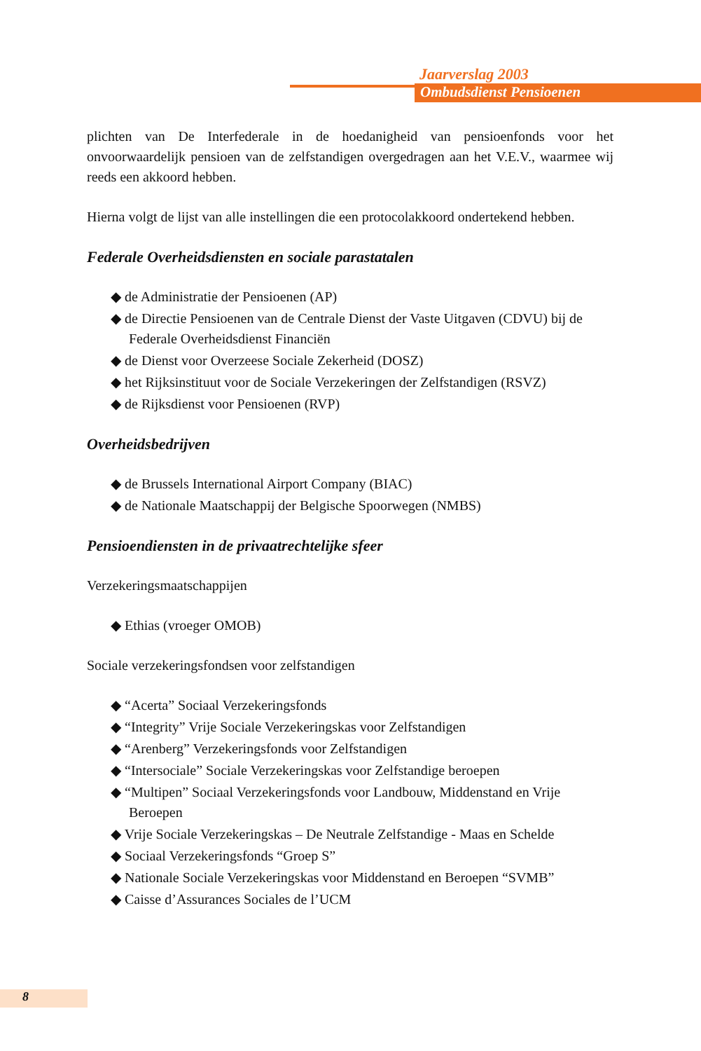Jaarverslag 2003
Ombudsdienst Pensioenen
plichten van De Interfederale in de hoedanigheid van pensioenfonds voor het onvoorwaardelijk pensioen van de zelfstandigen overgedragen aan het V.E.V., waarmee wij reeds een akkoord hebben.
Hierna volgt de lijst van alle instellingen die een protocolakkoord ondertekend hebben.
Federale Overheidsdiensten en sociale parastatalen
◆ de Administratie der Pensioenen (AP)
◆ de Directie Pensioenen van de Centrale Dienst der Vaste Uitgaven (CDVU) bij de Federale Overheidsdienst Financiën
◆ de Dienst voor Overzeese Sociale Zekerheid (DOSZ)
◆ het Rijksinstituut voor de Sociale Verzekeringen der Zelfstandigen (RSVZ)
◆ de Rijksdienst voor Pensioenen (RVP)
Overheidsbedrijven
◆ de Brussels International Airport Company (BIAC)
◆ de Nationale Maatschappij der Belgische Spoorwegen (NMBS)
Pensioendiensten in de privaatrechtelijke sfeer
Verzekeringsmaatschappijen
◆ Ethias (vroeger OMOB)
Sociale verzekeringsfondsen voor zelfstandigen
◆ “Acerta” Sociaal Verzekeringsfonds
◆ “Integrity” Vrije Sociale Verzekeringskas voor Zelfstandigen
◆ “Arenberg” Verzekeringsfonds voor Zelfstandigen
◆ “Intersociale” Sociale Verzekeringskas voor Zelfstandige beroepen
◆ “Multipen” Sociaal Verzekeringsfonds voor Landbouw, Middenstand en Vrije Beroepen
◆ Vrije Sociale Verzekeringskas – De Neutrale Zelfstandige - Maas en Schelde
◆ Sociaal Verzekeringsfonds “Groep S”
◆ Nationale Sociale Verzekeringskas voor Middenstand en Beroepen “SVMB”
◆ Caisse d’Assurances Sociales de l’UCM
8